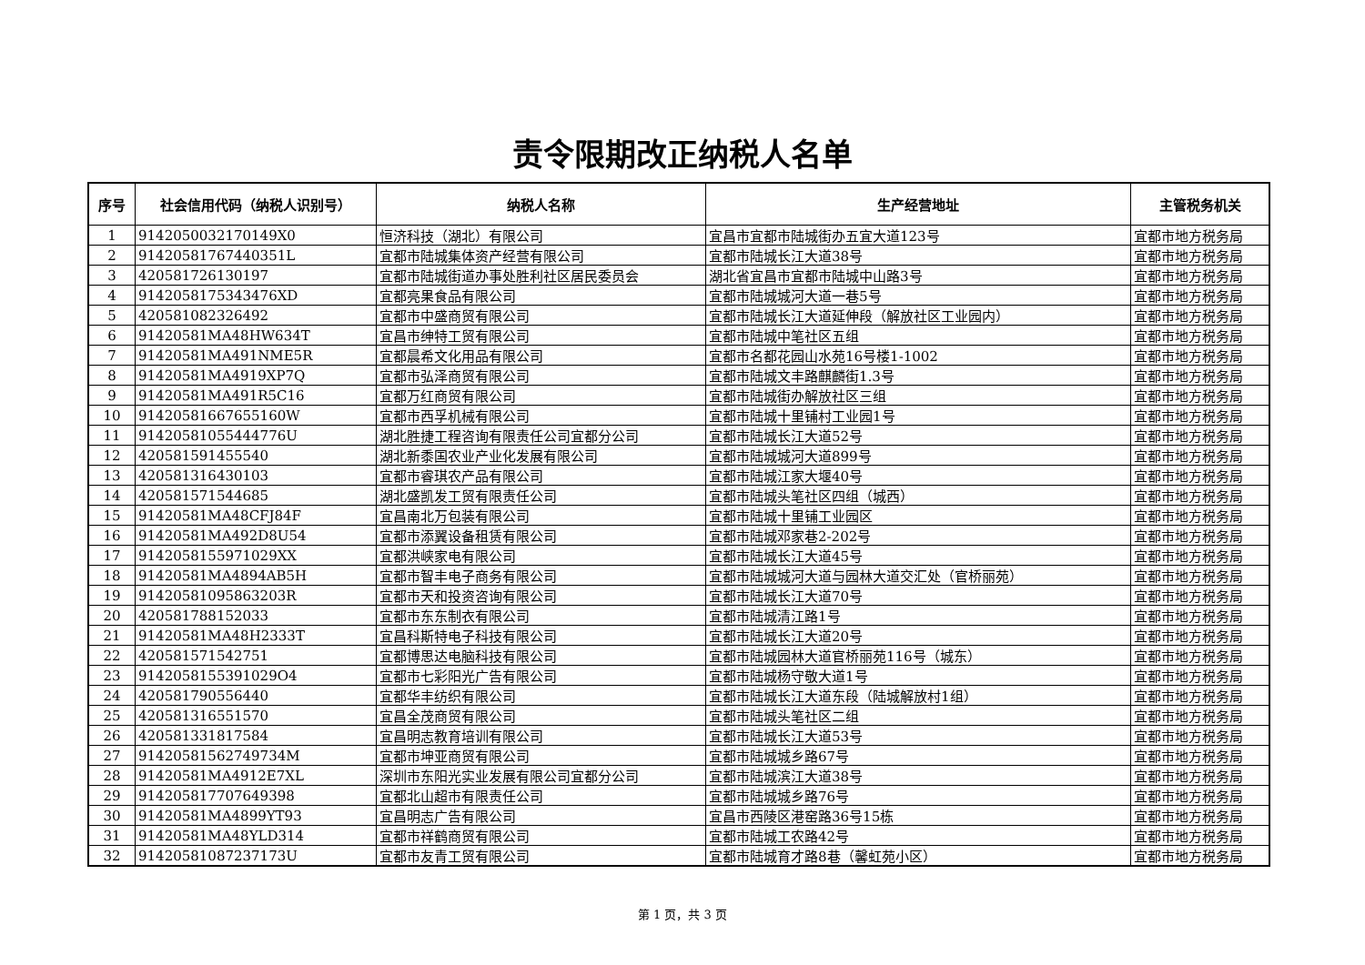责令限期改正纳税人名单
| 序号 | 社会信用代码（纳税人识别号） | 纳税人名称 | 生产经营地址 | 主管税务机关 |
| --- | --- | --- | --- | --- |
| 1 | 9142050032170149X0 | 恒济科技（湖北）有限公司 | 宜昌市宜都市陆城街办五宜大道123号 | 宜都市地方税务局 |
| 2 | 91420581767440351L | 宜都市陆城集体资产经营有限公司 | 宜都市陆城长江大道38号 | 宜都市地方税务局 |
| 3 | 420581726130197 | 宜都市陆城街道办事处胜利社区居民委员会 | 湖北省宜昌市宜都市陆城中山路3号 | 宜都市地方税务局 |
| 4 | 9142058175343476XD | 宜都亮果食品有限公司 | 宜都市陆城城河大道一巷5号 | 宜都市地方税务局 |
| 5 | 420581082326492 | 宜都市中盛商贸有限公司 | 宜都市陆城长江大道延伸段（解放社区工业园内） | 宜都市地方税务局 |
| 6 | 91420581MA48HW634T | 宜昌市绅特工贸有限公司 | 宜都市陆城中笔社区五组 | 宜都市地方税务局 |
| 7 | 91420581MA491NME5R | 宜都晨希文化用品有限公司 | 宜都市名都花园山水苑16号楼1-1002 | 宜都市地方税务局 |
| 8 | 91420581MA4919XP7Q | 宜都市弘泽商贸有限公司 | 宜都市陆城文丰路麒麟街1.3号 | 宜都市地方税务局 |
| 9 | 91420581MA491R5C16 | 宜都万红商贸有限公司 | 宜都市陆城街办解放社区三组 | 宜都市地方税务局 |
| 10 | 91420581667655160W | 宜都市西孚机械有限公司 | 宜都市陆城十里铺村工业园1号 | 宜都市地方税务局 |
| 11 | 91420581055444776U | 湖北胜捷工程咨询有限责任公司宜都分公司 | 宜都市陆城长江大道52号 | 宜都市地方税务局 |
| 12 | 420581591455540 | 湖北新黍国农业产业化发展有限公司 | 宜都市陆城城河大道899号 | 宜都市地方税务局 |
| 13 | 420581316430103 | 宜都市睿琪农产品有限公司 | 宜都市陆城江家大堰40号 | 宜都市地方税务局 |
| 14 | 420581571544685 | 湖北盛凯发工贸有限责任公司 | 宜都市陆城头笔社区四组（城西） | 宜都市地方税务局 |
| 15 | 91420581MA48CFJ84F | 宜昌南北万包装有限公司 | 宜都市陆城十里铺工业园区 | 宜都市地方税务局 |
| 16 | 91420581MA492D8U54 | 宜都市添翼设备租赁有限公司 | 宜都市陆城邓家巷2-202号 | 宜都市地方税务局 |
| 17 | 9142058155971029XX | 宜都洪峡家电有限公司 | 宜都市陆城长江大道45号 | 宜都市地方税务局 |
| 18 | 91420581MA4894AB5H | 宜都市智丰电子商务有限公司 | 宜都市陆城城河大道与园林大道交汇处（官桥丽苑） | 宜都市地方税务局 |
| 19 | 91420581095863203R | 宜都市天和投资咨询有限公司 | 宜都市陆城长江大道70号 | 宜都市地方税务局 |
| 20 | 420581788152033 | 宜都市东东制衣有限公司 | 宜都市陆城清江路1号 | 宜都市地方税务局 |
| 21 | 91420581MA48H2333T | 宜昌科斯特电子科技有限公司 | 宜都市陆城长江大道20号 | 宜都市地方税务局 |
| 22 | 420581571542751 | 宜都博思达电脑科技有限公司 | 宜都市陆城园林大道官桥丽苑116号（城东） | 宜都市地方税务局 |
| 23 | 9142058155391029O4 | 宜都市七彩阳光广告有限公司 | 宜都市陆城杨守敬大道1号 | 宜都市地方税务局 |
| 24 | 420581790556440 | 宜都华丰纺织有限公司 | 宜都市陆城长江大道东段（陆城解放村1组） | 宜都市地方税务局 |
| 25 | 420581316551570 | 宜昌全茂商贸有限公司 | 宜都市陆城头笔社区二组 | 宜都市地方税务局 |
| 26 | 420581331817584 | 宜昌明志教育培训有限公司 | 宜都市陆城长江大道53号 | 宜都市地方税务局 |
| 27 | 91420581562749734M | 宜都市坤亚商贸有限公司 | 宜都市陆城城乡路67号 | 宜都市地方税务局 |
| 28 | 91420581MA4912E7XL | 深圳市东阳光实业发展有限公司宜都分公司 | 宜都市陆城滨江大道38号 | 宜都市地方税务局 |
| 29 | 91420581770764939​8 | 宜都北山超市有限责任公司 | 宜都市陆城城乡路76号 | 宜都市地方税务局 |
| 30 | 91420581MA4899YT93 | 宜昌明志广告有限公司 | 宜昌市西陵区港窑路36号15栋 | 宜都市地方税务局 |
| 31 | 91420581MA48YLD314 | 宜都市祥鹤商贸有限公司 | 宜都市陆城工农路42号 | 宜都市地方税务局 |
| 32 | 91420581087237173U | 宜都市友青工贸有限公司 | 宜都市陆城育才路8巷（馨虹苑小区） | 宜都市地方税务局 |
第 1 页，共 3 页